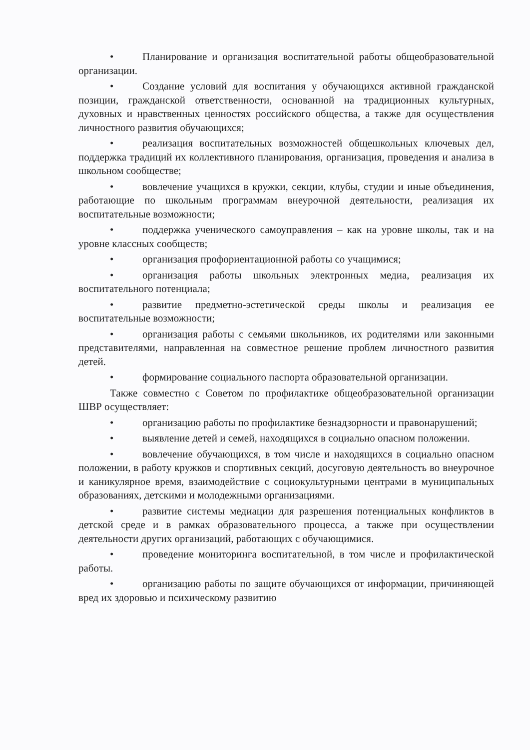• Планирование и организация воспитательной работы общеобразовательной организации.
• Создание условий для воспитания у обучающихся активной гражданской позиции, гражданской ответственности, основанной на традиционных культурных, духовных и нравственных ценностях российского общества, а также для осуществления личностного развития обучающихся;
• реализация воспитательных возможностей общешкольных ключевых дел, поддержка традиций их коллективного планирования, организация, проведения и анализа в школьном сообществе;
• вовлечение учащихся в кружки, секции, клубы, студии и иные объединения, работающие по школьным программам внеурочной деятельности, реализация их воспитательные возможности;
• поддержка ученического самоуправления – как на уровне школы, так и на уровне классных сообществ;
• организация профориентационной работы со учащимися;
• организация работы школьных электронных медиа, реализация их воспитательного потенциала;
• развитие предметно-эстетической среды школы и реализация ее воспитательные возможности;
• организация работы с семьями школьников, их родителями или законными представителями, направленная на совместное решение проблем личностного развития детей.
• формирование социального паспорта образовательной организации.
Также совместно с Советом по профилактике общеобразовательной организации ШВР осуществляет:
• организацию работы по профилактике безнадзорности и правонарушений;
• выявление детей и семей, находящихся в социально опасном положении.
• вовлечение обучающихся, в том числе и находящихся в социально опасном положении, в работу кружков и спортивных секций, досуговую деятельность во внеурочное и каникулярное время, взаимодействие с социокультурными центрами в муниципальных образованиях, детскими и молодежными организациями.
• развитие системы медиации для разрешения потенциальных конфликтов в детской среде и в рамках образовательного процесса, а также при осуществлении деятельности других организаций, работающих с обучающимися.
• проведение мониторинга воспитательной, в том числе и профилактической работы.
• организацию работы по защите обучающихся от информации, причиняющей вред их здоровью и психическому развитию